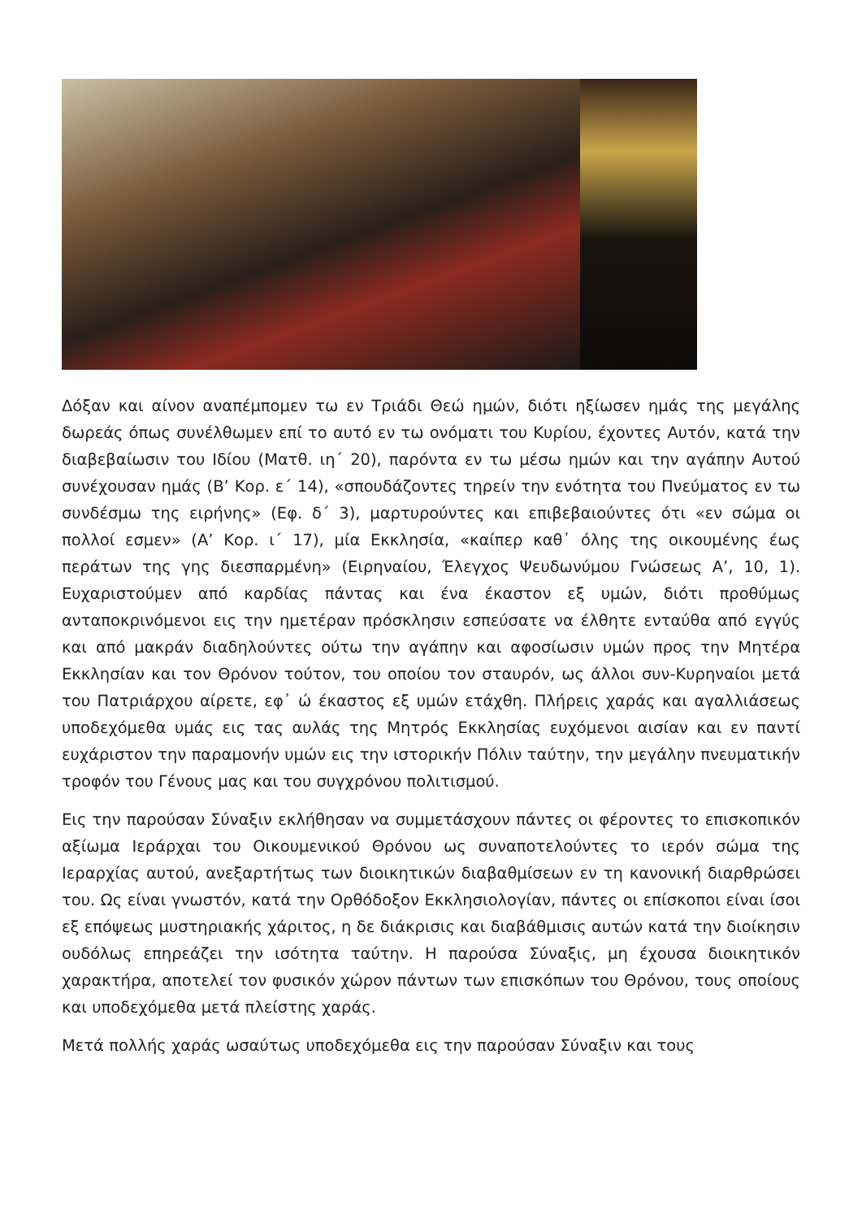Δόξαν και αίνον αναπέμπομεν τω εν Τριάδι Θεώ ημών, διότι ηξίωσεν ημάς της μεγάλης δωρεάς όπως συνέλθωμεν επί το αυτό εν τω ονόματι του Κυρίου, έχοντες Αυτόν, κατά την διαβεβαίωσιν του Ιδίου (Ματθ. ιη΄ 20), παρόντα εν τω μέσω ημών και την αγάπην Αυτού συνέχουσαν ημάς (Β’ Κορ. ε΄ 14), «σπουδάζοντες τηρείν την ενότητα του Πνεύματος εν τω συνδέσμω της ειρήνης» (Εφ. δ΄ 3), μαρτυρούντες και επιβεβαιούντες ότι «εν σώμα οι πολλοί εσμεν» (Α’ Κορ. ι΄ 17), μία Εκκλησία, «καίπερ καθ᾽ όλης της οικουμένης έως περάτων της γης διεσπαρμένη» (Ειρηναίου, Έλεγχος Ψευδωνύμου Γνώσεως Α’, 10, 1). Ευχαριστούμεν από καρδίας πάντας και ένα έκαστον εξ υμών, διότι προθύμως ανταποκρινόμενοι εις την ημετέραν πρόσκλησιν εσπεύσατε να έλθητε ενταύθα από εγγύς και από μακράν διαδηλούντες ούτω την αγάπην και αφοσίωσιν υμών προς την Μητέρα Εκκλησίαν και τον Θρόνον τούτον, του οποίου τον σταυρόν, ως άλλοι συν-Κυρηναίοι μετά του Πατριάρχου αίρετε, εφ᾽ ώ έκαστος εξ υμών ετάχθη. Πλήρεις χαράς και αγαλλιάσεως υποδεχόμεθα υμάς εις τας αυλάς της Μητρός Εκκλησίας ευχόμενοι αισίαν και εν παντί ευχάριστον την παραμονήν υμών εις την ιστορικήν Πόλιν ταύτην, την μεγάλην πνευματικήν τροφόν του Γένους μας και του συγχρόνου πολιτισμού.
Εις την παρούσαν Σύναξιν εκλήθησαν να συμμετάσχουν πάντες οι φέροντες το επισκοπικόν αξίωμα Ιεράρχαι του Οικουμενικού Θρόνου ως συναποτελούντες το ιερόν σώμα της Ιεραρχίας αυτού, ανεξαρτήτως των διοικητικών διαβαθμίσεων εν τη κανονική διαρθρώσει του. Ως είναι γνωστόν, κατά την Ορθόδοξον Εκκλησιολογίαν, πάντες οι επίσκοποι είναι ίσοι εξ επόψεως μυστηριακής χάριτος, η δε διάκρισις και διαβάθμισις αυτών κατά την διοίκησιν ουδόλως επηρεάζει την ισότητα ταύτην. Η παρούσα Σύναξις, μη έχουσα διοικητικόν χαρακτήρα, αποτελεί τον φυσικόν χώρον πάντων των επισκόπων του Θρόνου, τους οποίους και υποδεχόμεθα μετά πλείστης χαράς.
Μετά πολλής χαράς ωσαύτως υποδεχόμεθα εις την παρούσαν Σύναξιν και τους